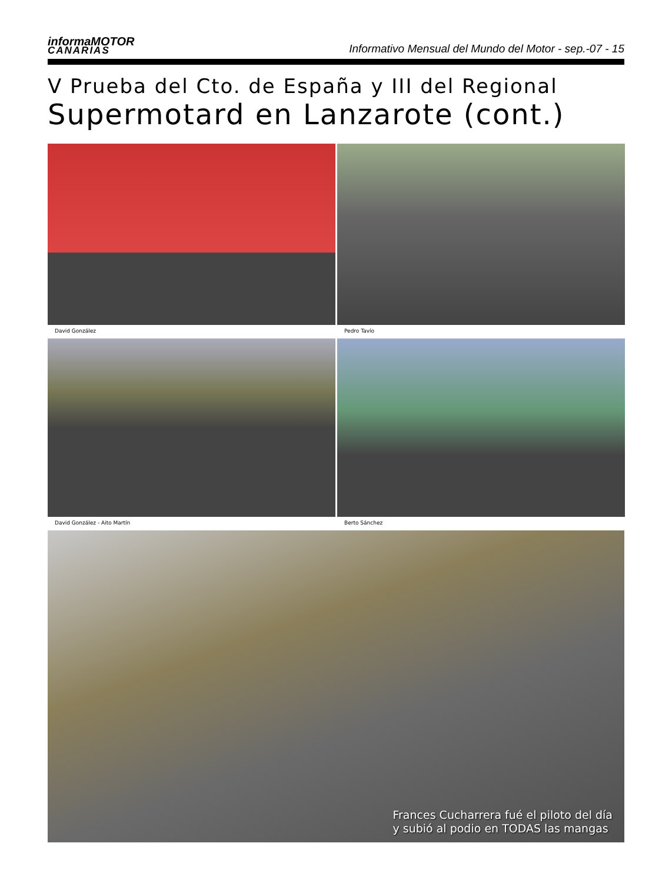informaMOTOR
CANARIAS
Informativo Mensual del Mundo del Motor - sep.-07 - 15
V Prueba del Cto. de España y III del Regional
Supermotard en Lanzarote (cont.)
David González
Pedro Tavío
David González - Aito Martín
Berto Sánchez
Frances Cucharrera fué el piloto del día
y subió al podio en TODAS las mangas